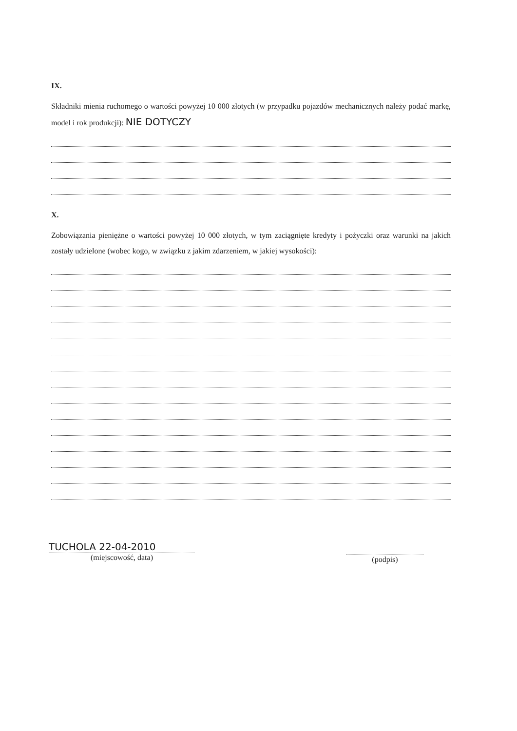IX.
Składniki mienia ruchomego o wartości powyżej 10 000 złotych (w przypadku pojazdów mechanicznych należy podać markę, model i rok produkcji): NIE DOTYCZY
X.
Zobowiązania pieniężne o wartości powyżej 10 000 złotych, w tym zaciągnięte kredyty i pożyczki oraz warunki na jakich zostały udzielone (wobec kogo, w związku z jakim zdarzeniem, w jakiej wysokości):
TUCHOLA 22-04-2010
(miejscowość, data)
(podpis)